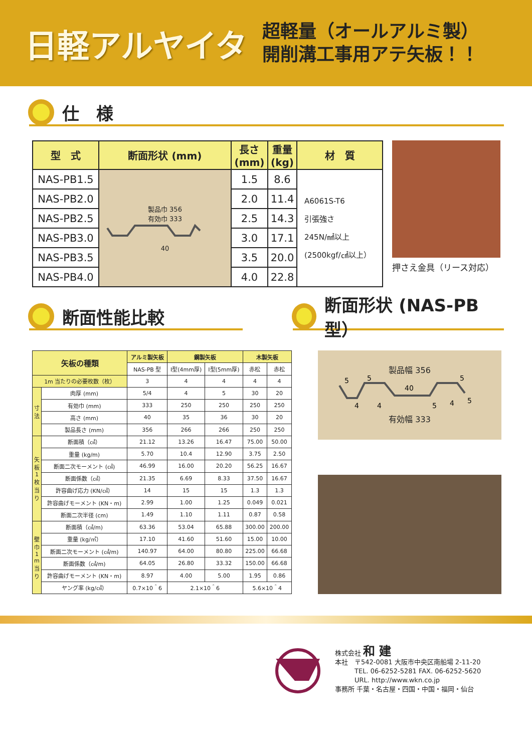日軽アルヤイタ
超軽量（オールアルミ製）
開削溝工事用アテ矢板！！
仕　様
| 型 式 | 断面形状 (mm) | 長さ (mm) | 重量 (kg) | 材 質 |
| --- | --- | --- | --- | --- |
| NAS-PB1.5 | 製品巾 356 有効巾 333 40 | 1.5 | 8.6 | A6061S-T6 引張強さ 245N/㎟以上 (2500kgf/㎠以上） |
| NAS-PB2.0 | | 2.0 | 11.4 | |
| NAS-PB2.5 | | 2.5 | 14.3 | |
| NAS-PB3.0 | | 3.0 | 17.1 | |
| NAS-PB3.5 | | 3.5 | 20.0 | |
| NAS-PB4.0 | | 4.0 | 22.8 | |
押さえ金具（リース対応）
断面性能比較 断面形状 (NAS-PB 型）
| 矢板の種類 | | アルミ製矢板 | 鋼製矢板 | | 木製矢板 | |
| --- | --- | --- | --- | --- | --- | --- |
| | | NAS-PB 型 | Ⅰ型(4mm厚) | Ⅰ型(5mm厚) | 赤松 | 赤松 |
| 1m 当たりの必要枚数（枚） | | 3 | 4 | 4 | 4 | 4 |
| 寸 法 | 肉厚 (mm) | 5/4 | 4 | 5 | 30 | 20 |
| | 有効巾 (mm) | 333 | 250 | 250 | 250 | 250 |
| | 高さ (mm) | 40 | 35 | 36 | 30 | 20 |
| | 製品長さ (mm) | 356 | 266 | 266 | 250 | 250 |
| 矢 板 1 枚 当 り | 断面積（㎠） | 21.12 | 13.26 | 16.47 | 75.00 | 50.00 |
| | 重量 (kg/m) | 5.70 | 10.4 | 12.90 | 3.75 | 2.50 |
| | 断面二次モーメント (㎠) | 46.99 | 16.00 | 20.20 | 56.25 | 16.67 |
| | 断面係数（㎠） | 21.35 | 6.69 | 8.33 | 37.50 | 16.67 |
| | 許容曲げ応力 (KN/㎠） | 14 | 15 | 15 | 1.3 | 1.3 |
| | 許容曲げモーメント (KN・m) | 2.99 | 1.00 | 1.25 | 0.049 | 0.021 |
| | 断面二次半径 (cm) | 1.49 | 1.10 | 1.11 | 0.87 | 0.58 |
| 壁 巾 1 m 当 り | 断面積（㎠/m) | 63.36 | 53.04 | 65.88 | 300.00 | 200.00 |
| | 重量 (kg/㎡） | 17.10 | 41.60 | 51.60 | 15.00 | 10.00 |
| | 断面二次モーメント (㎠/m) | 140.97 | 64.00 | 80.80 | 225.00 | 66.68 |
| | 断面係数（㎠/m) | 64.05 | 26.80 | 33.32 | 150.00 | 66.68 |
| | 許容曲げモーメント (KN・m) | 8.97 | 4.00 | 5.00 | 1.95 | 0.86 |
| | ヤング率 (kg/㎠） | 0.7×10＾6 | 2.1×10＾6 | | 5.6×10＾4 | |
製品幅 356
5
5
40
4
4
5
4
5
5
有効幅 333
株式会社 和 建
本社　〒542-0081 大阪市中央区南船場 2-11-20
　　　TEL. 06-6252-5281 FAX. 06-6252-5620
　　　URL. http://www.wkn.co.jp
事務所 千葉・名古屋・四国・中国・福岡・仙台